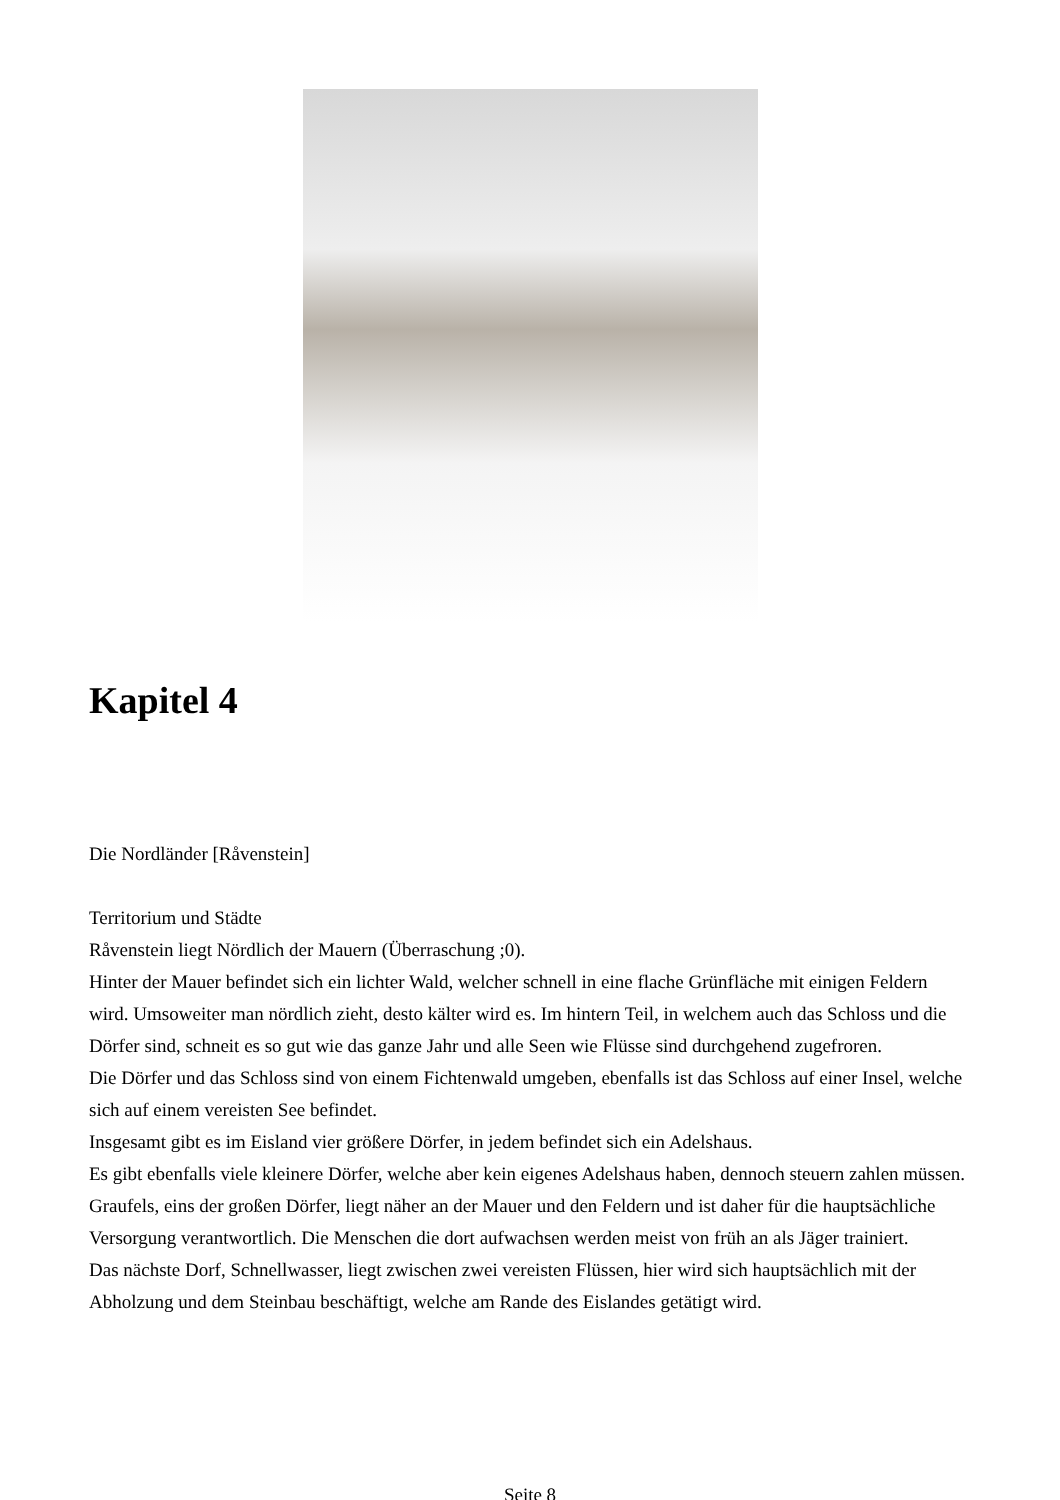Kapitel 4
Die Nordländer [Råvenstein]
Territorium und Städte
Råvenstein liegt Nördlich der Mauern (Überraschung ;0).
Hinter der Mauer befindet sich ein lichter Wald, welcher schnell in eine flache Grünfläche mit einigen Feldern wird. Umsoweiter man nördlich zieht, desto kälter wird es. Im hintern Teil, in welchem auch das Schloss und die Dörfer sind, schneit es so gut wie das ganze Jahr und alle Seen wie Flüsse sind durchgehend zugefroren.
Die Dörfer und das Schloss sind von einem Fichtenwald umgeben, ebenfalls ist das Schloss auf einer Insel, welche sich auf einem vereisten See befindet.
Insgesamt gibt es im Eisland vier größere Dörfer, in jedem befindet sich ein Adelshaus.
Es gibt ebenfalls viele kleinere Dörfer, welche aber kein eigenes Adelshaus haben, dennoch steuern zahlen müssen.
Graufels, eins der großen Dörfer, liegt näher an der Mauer und den Feldern und ist daher für die hauptsächliche Versorgung verantwortlich. Die Menschen die dort aufwachsen werden meist von früh an als Jäger trainiert.
Das nächste Dorf, Schnellwasser, liegt zwischen zwei vereisten Flüssen, hier wird sich hauptsächlich mit der Abholzung und dem Steinbau beschäftigt, welche am Rande des Eislandes getätigt wird.
Seite 8